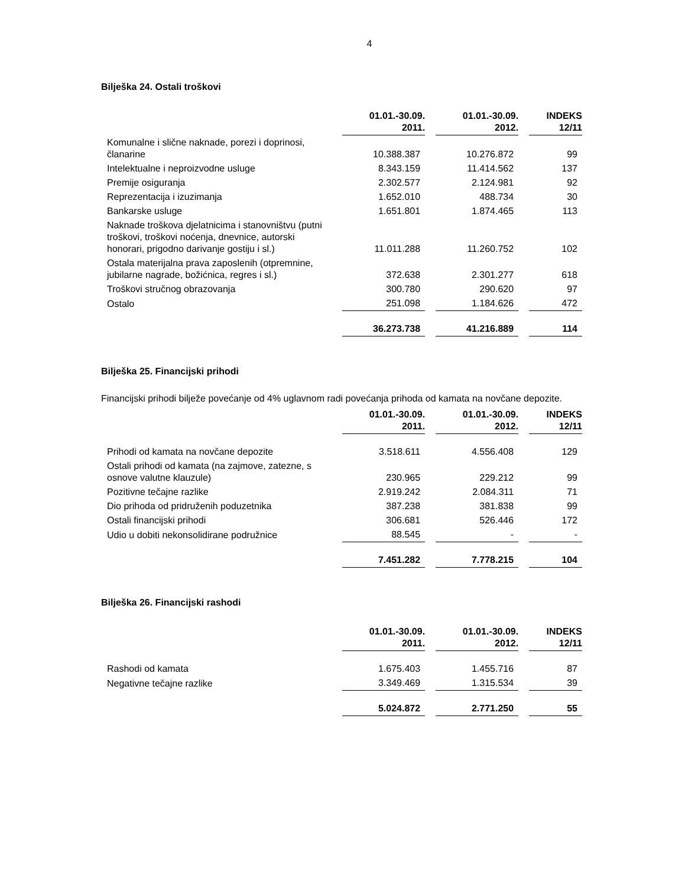4
Bilješka 24. Ostali troškovi
| | 01.01.-30.09. 2011. | 01.01.-30.09. 2012. | INDEKS 12/11 |
| --- | --- | --- | --- |
| Komunalne i slične naknade, porezi i doprinosi, članarine | 10.388.387 | 10.276.872 | 99 |
| Intelektualne i neproizvodne usluge | 8.343.159 | 11.414.562 | 137 |
| Premije osiguranja | 2.302.577 | 2.124.981 | 92 |
| Reprezentacija i izuzimanja | 1.652.010 | 488.734 | 30 |
| Bankarske usluge | 1.651.801 | 1.874.465 | 113 |
| Naknade troškova djelatnicima i stanovništvu (putni troškovi, troškovi noćenja, dnevnice, autorski honorari, prigodno darivanje gostiju i sl.) | 11.011.288 | 11.260.752 | 102 |
| Ostala materijalna prava zaposlenih (otpremnine, jubilarne nagrade, božićnica, regres i sl.) | 372.638 | 2.301.277 | 618 |
| Troškovi stručnog obrazovanja | 300.780 | 290.620 | 97 |
| Ostalo | 251.098 | 1.184.626 | 472 |
| | 36.273.738 | 41.216.889 | 114 |
Bilješka 25. Financijski prihodi
Financijski prihodi bilježe povećanje od 4% uglavnom radi povećanja prihoda od kamata na novčane depozite.
| | 01.01.-30.09. 2011. | 01.01.-30.09. 2012. | INDEKS 12/11 |
| --- | --- | --- | --- |
| Prihodi od kamata na novčane depozite | 3.518.611 | 4.556.408 | 129 |
| Ostali prihodi od kamata (na zajmove, zatezne, s osnove valutne klauzule) | 230.965 | 229.212 | 99 |
| Pozitivne tečajne razlike | 2.919.242 | 2.084.311 | 71 |
| Dio prihoda od pridruženih poduzetnika | 387.238 | 381.838 | 99 |
| Ostali financijski prihodi | 306.681 | 526.446 | 172 |
| Udio u dobiti nekonsolidirane podružnice | 88.545 | - | - |
| | 7.451.282 | 7.778.215 | 104 |
Bilješka 26. Financijski rashodi
| | 01.01.-30.09. 2011. | 01.01.-30.09. 2012. | INDEKS 12/11 |
| --- | --- | --- | --- |
| Rashodi od kamata | 1.675.403 | 1.455.716 | 87 |
| Negativne tečajne razlike | 3.349.469 | 1.315.534 | 39 |
| | 5.024.872 | 2.771.250 | 55 |